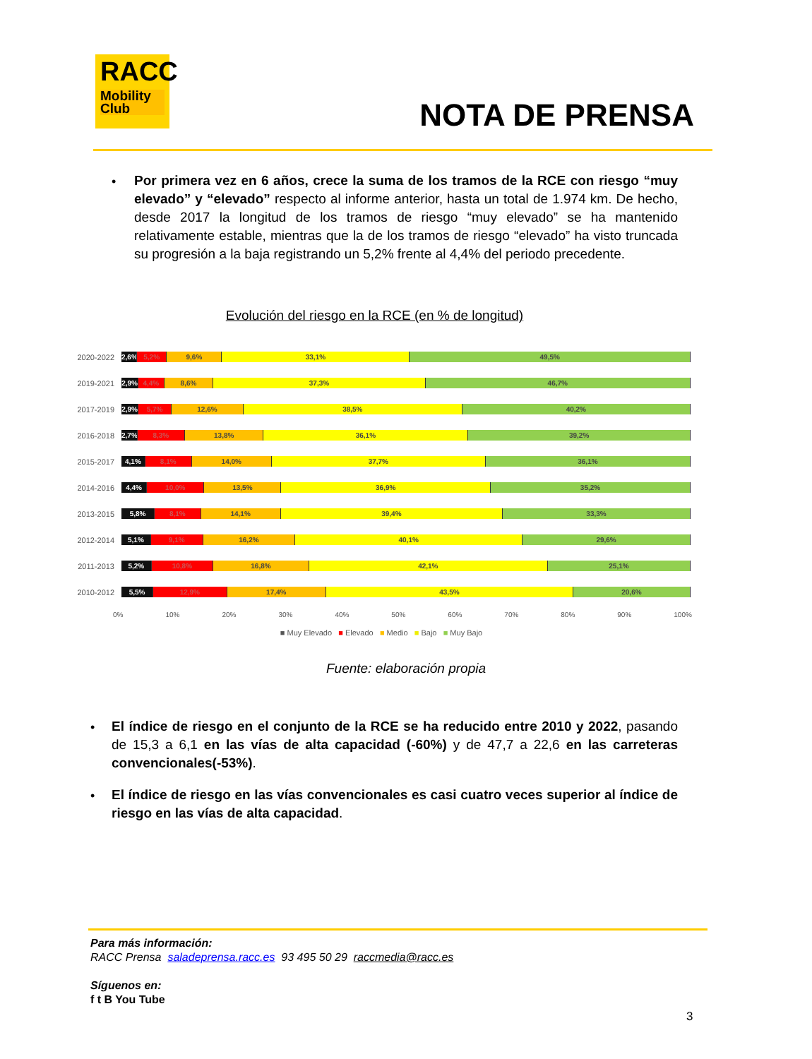RACC
Mobility
Club
NOTA DE PRENSA
•
Por primera vez en 6 años, crece la suma de los tramos de la RCE con riesgo “muy elevado” y “elevado” respecto al informe anterior, hasta un total de 1.974 km. De hecho, desde 2017 la longitud de los tramos de riesgo “muy elevado” se ha mantenido relativamente estable, mientras que la de los tramos de riesgo “elevado” ha visto truncada su progresión a la baja registrando un 5,2% frente al 4,4% del periodo precedente.
Evolución del riesgo en la RCE (en % de longitud)
2020-2022
2,6% 5,2% 9,6% 33,1% 49,5%
2019-2021
2,9% 4,4% 8,6% 37,3% 46,7%
2017-2019
2,9% 5,7% 12,6% 38,5% 40,2%
2016-2018
2,7% 8,3% 13,8% 36,1% 39,2%
2015-2017
4,1% 8,1% 14,0% 37,7% 36,1%
2014-2016
4,4% 10,0% 13,5% 36,9% 35,2%
2013-2015
5,8% 8,1% 14,1% 39,4% 33,3%
2012-2014
5,1% 9,1% 16,2% 40,1% 29,6%
2011-2013
5,2% 10,8% 16,8% 42,1% 25,1%
2010-2012
5,5% 12,9% 17,4% 43,5% 20,6%
0% 10% 20% 30% 40% 50% 60% 70% 80% 90% 100%
■ Muy Elevado ■ Elevado ■ Medio ■ Bajo ■ Muy Bajo
Fuente: elaboración propia
•
El índice de riesgo en el conjunto de la RCE se ha reducido entre 2010 y 2022, pasando de 15,3 a 6,1 en las vías de alta capacidad (-60%) y de 47,7 a 22,6 en las carreteras convencionales(-53%).
•
El índice de riesgo en las vías convencionales es casi cuatro veces superior al índice de riesgo en las vías de alta capacidad.
Para más información:
RACC Prensa saladeprensa.racc.es 93 495 50 29 raccmedia@racc.es
Síguenos en:
f t B You Tube
3